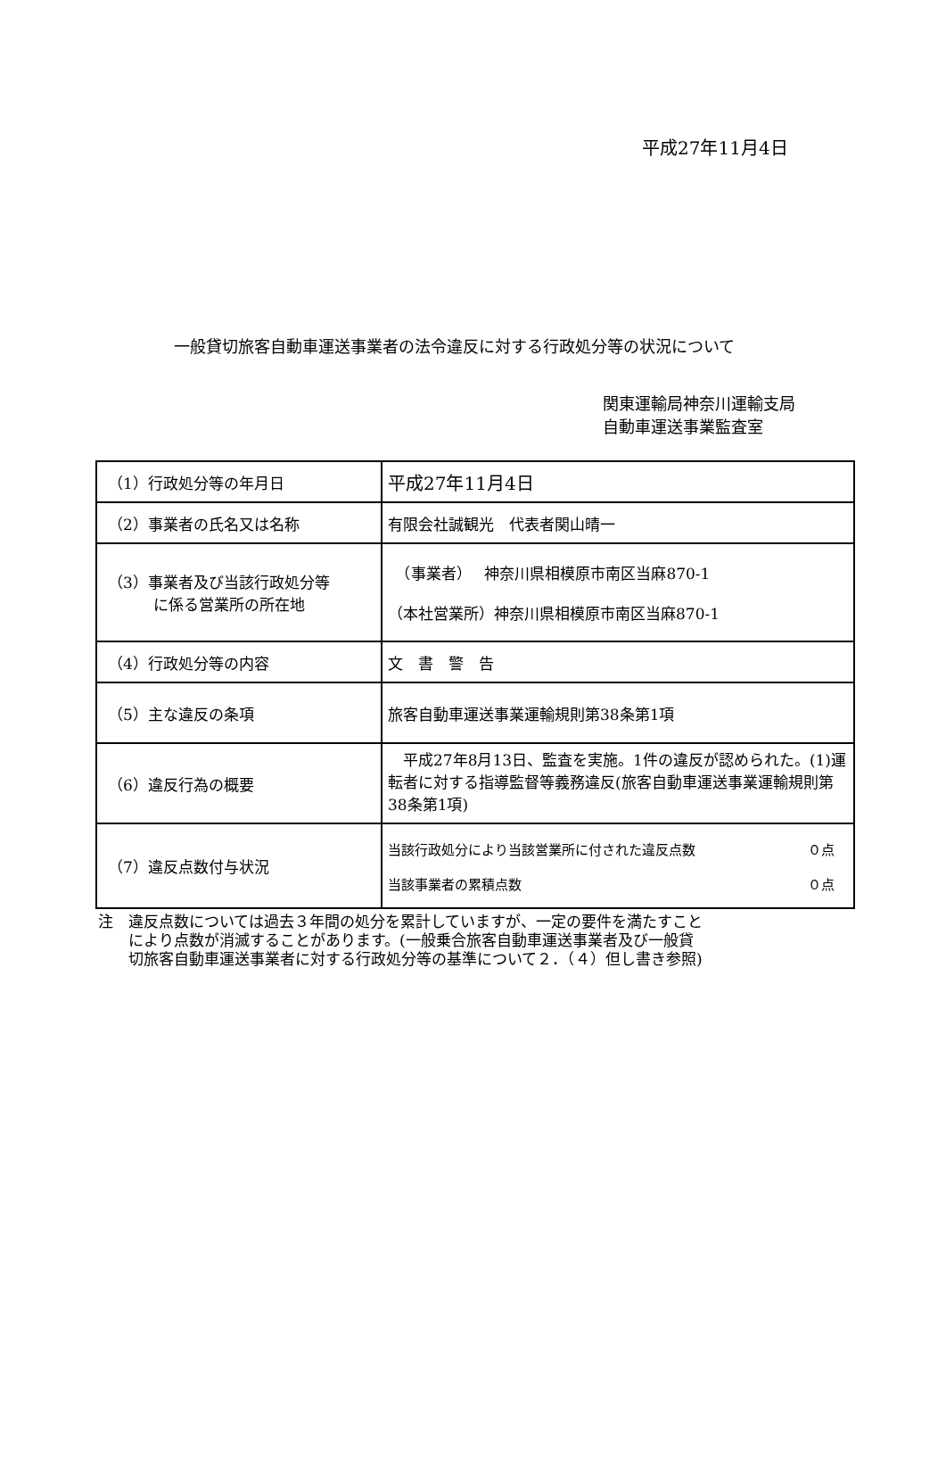平成27年11月4日
一般貸切旅客自動車運送事業者の法令違反に対する行政処分等の状況について
関東運輸局神奈川運輸支局
自動車運送事業監査室
| （1）行政処分等の年月日 | 平成27年11月4日 |
| （2）事業者の氏名又は名称 | 有限会社誠観光 代表者関山晴一 |
| （3）事業者及び当該行政処分等 に係る営業所の所在地 | （事業者） 神奈川県相模原市南区当麻870-1 （本社営業所）神奈川県相模原市南区当麻870-1 |
| （4）行政処分等の内容 | 文 書 警 告 |
| （5）主な違反の条項 | 旅客自動車運送事業運輸規則第38条第1項 |
| （6）違反行為の概要 | 平成27年8月13日、監査を実施。1件の違反が認められた。(1)運転者に対する指導監督等義務違反(旅客自動車運送事業運輸規則第38条第1項) |
| （7）違反点数付与状況 | 当該行政処分により当該営業所に付された違反点数 ０点 当該事業者の累積点数 ０点 |
注　違反点数については過去３年間の処分を累計していますが、一定の要件を満たすこと
　　により点数が消滅することがあります。(一般乗合旅客自動車運送事業者及び一般貸
　　切旅客自動車運送事業者に対する行政処分等の基準について２．（４）但し書き参照)